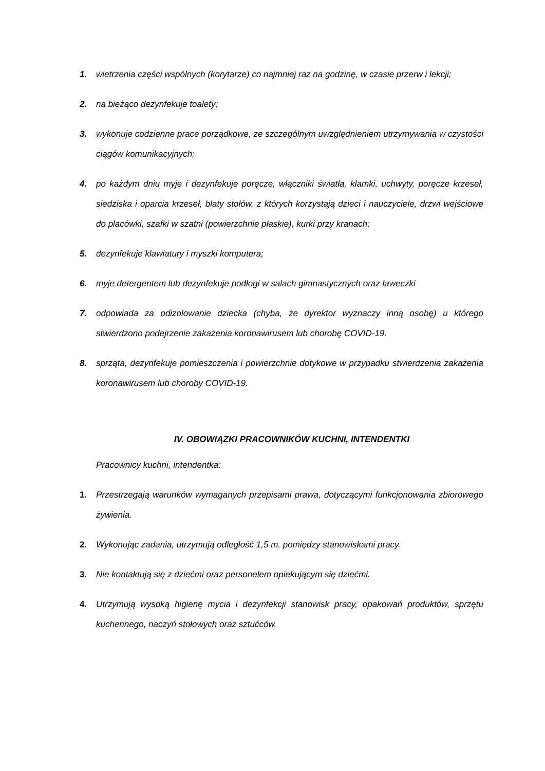1. wietrzenia części wspólnych (korytarze) co najmniej raz na godzinę, w czasie przerw i lekcji;
2. na bieżąco dezynfekuje toalety;
3. wykonuje codzienne prace porządkowe, ze szczególnym uwzględnieniem utrzymywania w czystości ciągów komunikacyjnych;
4. po każdym dniu myje i dezynfekuje poręcze, włączniki światła, klamki, uchwyty, poręcze krzeseł, siedziska i oparcia krzeseł, blaty stołów, z których korzystają dzieci i nauczyciele, drzwi wejściowe do placówki, szafki w szatni (powierzchnie płaskie), kurki przy kranach;
5. dezynfekuje klawiatury i myszki komputera;
6. myje detergentem lub dezynfekuje podłogi w salach gimnastycznych oraz ławeczki
7. odpowiada za odizolowanie dziecka (chyba, że dyrektor wyznaczy inną osobę) u którego stwierdzono podejrzenie zakażenia koronawirusem lub chorobę COVID-19.
8. sprząta, dezynfekuje pomieszczenia i powierzchnie dotykowe w przypadku stwierdzenia zakażenia koronawirusem lub choroby COVID-19.
IV. OBOWIĄZKI PRACOWNIKÓW KUCHNI, INTENDENTKI
Pracownicy kuchni, intendentka:
1. Przestrzegają warunków wymaganych przepisami prawa, dotyczącymi funkcjonowania zbiorowego żywienia.
2. Wykonując zadania, utrzymują odległość 1,5 m. pomiędzy stanowiskami pracy.
3. Nie kontaktują się z dziećmi oraz personelem opiekującym się dziećmi.
4. Utrzymują wysoką higienę mycia i dezynfekcji stanowisk pracy, opakowań produktów, sprzętu kuchennego, naczyń stołowych oraz sztućców.